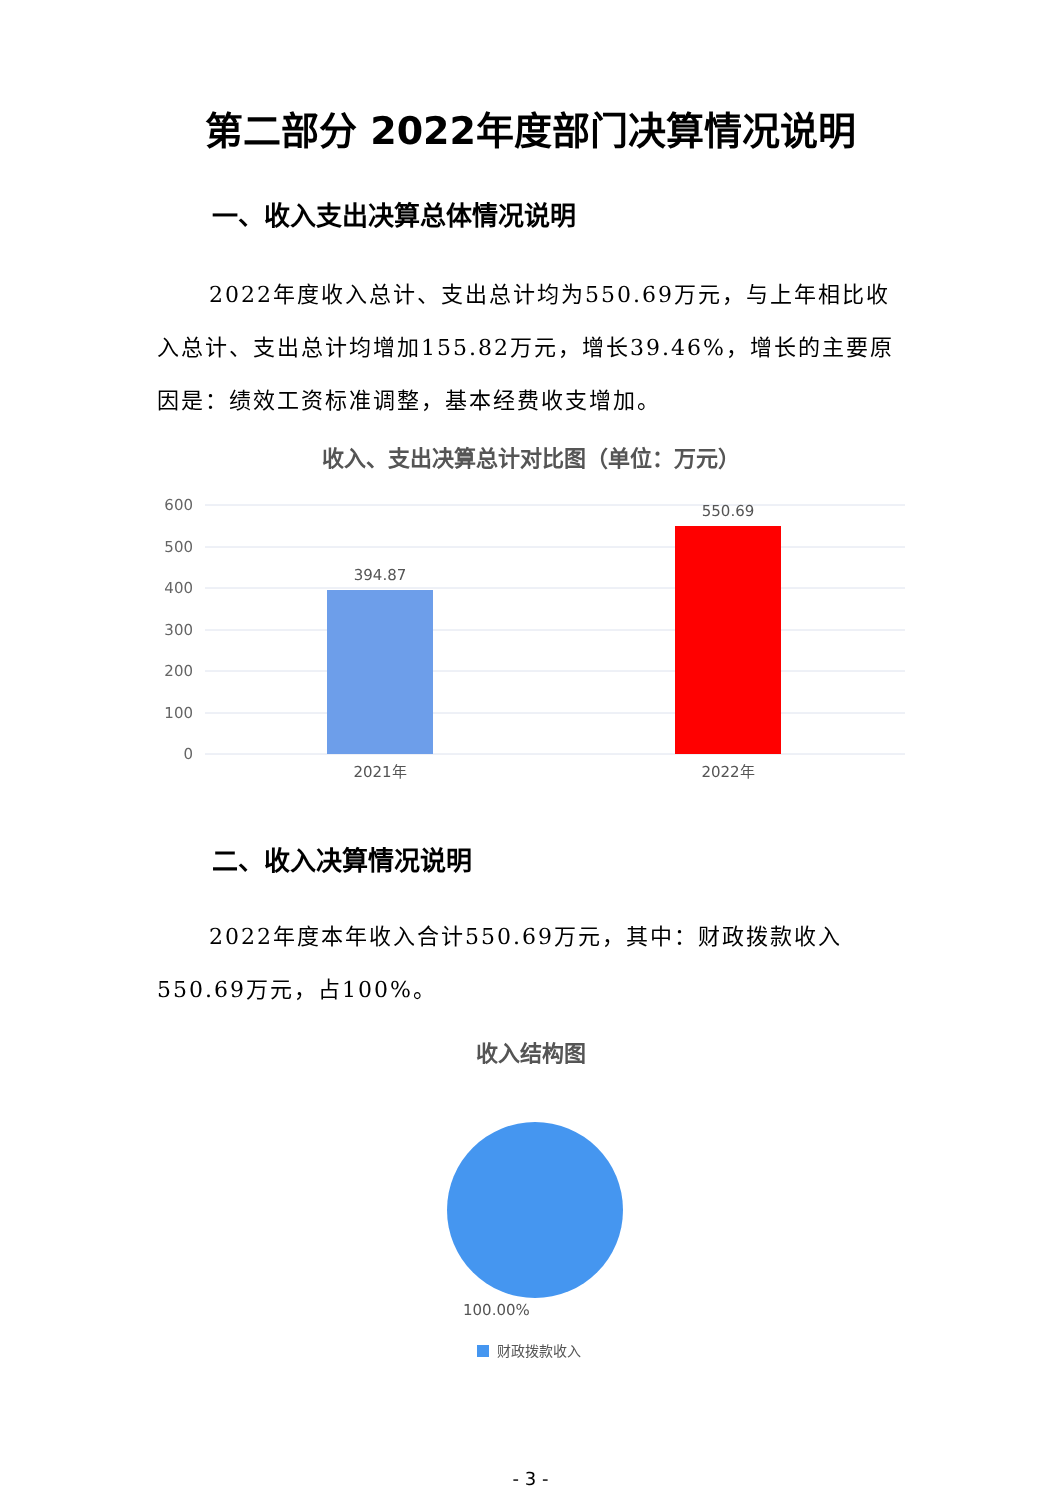第二部分 2022年度部门决算情况说明
一、收入支出决算总体情况说明
2022年度收入总计、支出总计均为550.69万元，与上年相比收入总计、支出总计均增加155.82万元，增长39.46%，增长的主要原因是：绩效工资标准调整，基本经费收支增加。
收入、支出决算总计对比图（单位：万元）
600
500
400
300
200
100
0
394.87
550.69
2021年
2022年
二、收入决算情况说明
2022年度本年收入合计550.69万元，其中：财政拨款收入550.69万元，占100%。
收入结构图
100.00%
财政拨款收入
- 3 -